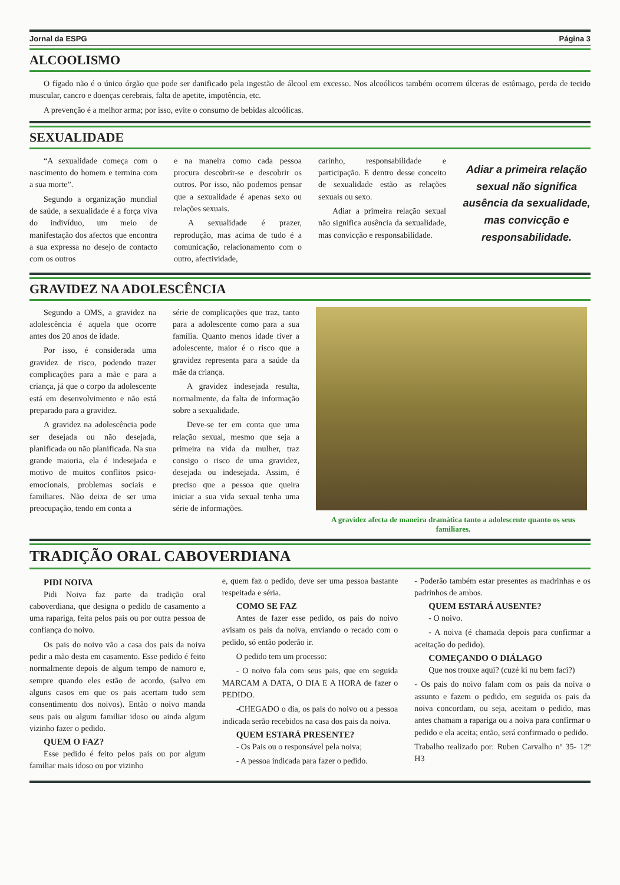Jornal da ESPG Página 3
ALCOOLISMO
O fígado não é o único órgão que pode ser danificado pela ingestão de álcool em excesso. Nos alcoólicos também ocorrem úlceras de estômago, perda de tecido muscular, cancro e doenças cerebrais, falta de apetite, impotência, etc.
A prevenção é a melhor arma; por isso, evite o consumo de bebidas alcoólicas.
SEXUALIDADE
“A sexualidade começa com o nascimento do homem e termina com a sua morte”.
Segundo a organização mundial de saúde, a sexualidade é a força viva do indivíduo, um meio de manifestação dos afectos que encontra a sua expressa no desejo de contacto com os outros
e na maneira como cada pessoa procura descobrir-se e descobrir os outros. Por isso, não podemos pensar que a sexualidade é apenas sexo ou relações sexuais.
A sexualidade é prazer, reprodução, mas acima de tudo é a comunicação, relacionamento com o outro, afectividade,
carinho, responsabilidade e participação. E dentro desse conceito de sexualidade estão as relações sexuais ou sexo.
Adiar a primeira relação sexual não significa ausência da sexualidade, mas convicção e responsabilidade.
Adiar a primeira relação sexual não significa ausência da sexualidade, mas convicção e responsabilidade.
GRAVIDEZ NA ADOLESCÊNCIA
Segundo a OMS, a gravidez na adolescência é aquela que ocorre antes dos 20 anos de idade.
Por isso, é considerada uma gravidez de risco, podendo trazer complicações para a mãe e para a criança, já que o corpo da adolescente está em desenvolvimento e não está preparado para a gravidez.
A gravidez na adolescência pode ser desejada ou não desejada, planificada ou não planificada. Na sua grande maioria, ela é indesejada e motivo de muitos conflitos psico-emocionais, problemas sociais e familiares. Não deixa de ser uma preocupação, tendo em conta a
série de complicações que traz, tanto para a adolescente como para a sua família. Quanto menos idade tiver a adolescente, maior é o risco que a gravidez representa para a saúde da mãe da criança.
A gravidez indesejada resulta, normalmente, da falta de informação sobre a sexualidade.
Deve-se ter em conta que uma relação sexual, mesmo que seja a primeira na vida da mulher, traz consigo o risco de uma gravidez, desejada ou indesejada. Assim, é preciso que a pessoa que queira iniciar a sua vida sexual tenha uma série de informações.
A gravidez afecta de maneira dramática tanto a adolescente quanto os seus familiares.
TRADIÇÃO ORAL CABOVERDIANA
PIDI NOIVA
Pidi Noiva faz parte da tradição oral caboverdiana, que designa o pedido de casamento a uma rapariga, feita pelos pais ou por outra pessoa de confiança do noivo.
Os pais do noivo vão a casa dos pais da noiva pedir a mão desta em casamento. Esse pedido é feito normalmente depois de algum tempo de namoro e, sempre quando eles estão de acordo, (salvo em alguns casos em que os pais acertam tudo sem consentimento dos noivos). Então o noivo manda seus pais ou algum familiar idoso ou ainda algum vizinho fazer o pedido.
QUEM O FAZ?
Esse pedido é feito pelos pais ou por algum familiar mais idoso ou por vizinho
e, quem faz o pedido, deve ser uma pessoa bastante respeitada e séria.
COMO SE FAZ
Antes de fazer esse pedido, os pais do noivo avisam os pais da noiva, enviando o recado com o pedido, só então poderão ir.
O pedido tem um processo:
- O noivo fala com seus pais, que em seguida MARCAM A DATA, O DIA E A HORA de fazer o PEDIDO.
-CHEGADO o dia, os pais do noivo ou a pessoa indicada serão recebidos na casa dos pais da noiva.
QUEM ESTARÁ PRESENTE?
- Os Pais ou o responsável pela noiva;
- A pessoa indicada para fazer o pedido.
- Poderão também estar presentes as madrinhas e os padrinhos de ambos.
QUEM ESTARÁ AUSENTE?
- O noivo.
- A noiva (é chamada depois para confirmar a aceitação do pedido).
COMEÇANDO O DIÁLAGO
Que nos trouxe aqui? (cuzé ki nu bem faci?)
- Os pais do noivo falam com os pais da noiva o assunto e fazem o pedido, em seguida os pais da noiva concordam, ou seja, aceitam o pedido, mas antes chamam a rapariga ou a noiva para confirmar o pedido e ela aceita; então, será confirmado o pedido.
Trabalho realizado por: Ruben Carvalho nº 35- 12º H3